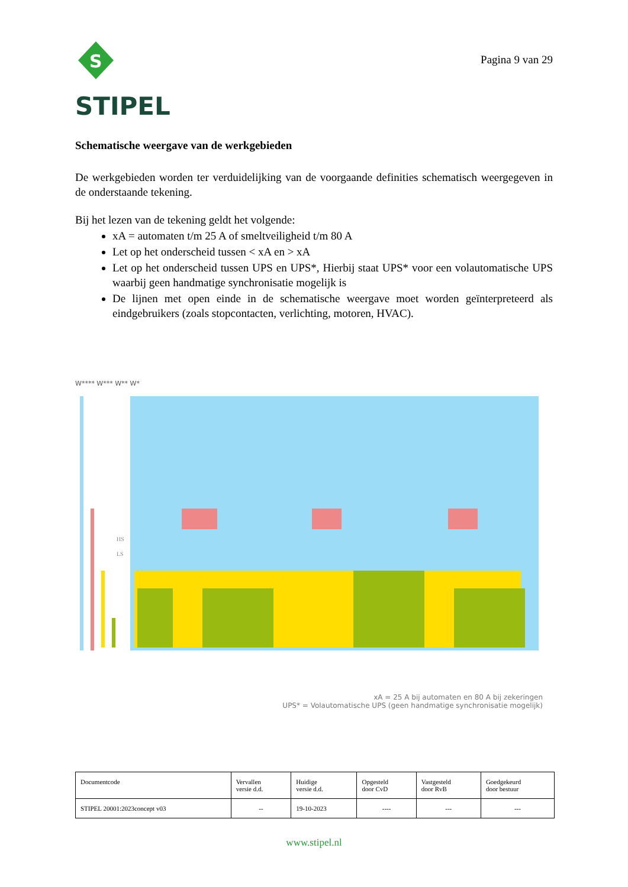S
STIPEL
Pagina 9 van 29
Schematische weergave van de werkgebieden
De werkgebieden worden ter verduidelijking van de voorgaande definities schematisch weergegeven in de onderstaande tekening.
Bij het lezen van de tekening geldt het volgende:
xA = automaten t/m 25 A of smeltveiligheid t/m 80 A
Let op het onderscheid tussen < xA en > xA
Let op het onderscheid tussen UPS en UPS*, Hierbij staat UPS* voor een volautomatische UPS waarbij geen handmatige synchronisatie mogelijk is
De lijnen met open einde in de schematische weergave moet worden geïnterpreteerd als eindgebruikers (zoals stopcontacten, verlichting, motoren, HVAC).
W**** W*** W** W*
HS
LS
xA = 25 A bij automaten en 80 A bij zekeringen
UPS* = Volautomatische UPS (geen handmatige synchronisatie mogelijk)
| Documentcode | Vervallen versie d.d. | Huidige versie d.d. | Opgesteld door CvD | Vastgesteld door RvB | Goedgekeurd door bestuur |
| STIPEL 20001:2023concept v03 | -- | 19-10-2023 | ---- | --- | --- |
www.stipel.nl